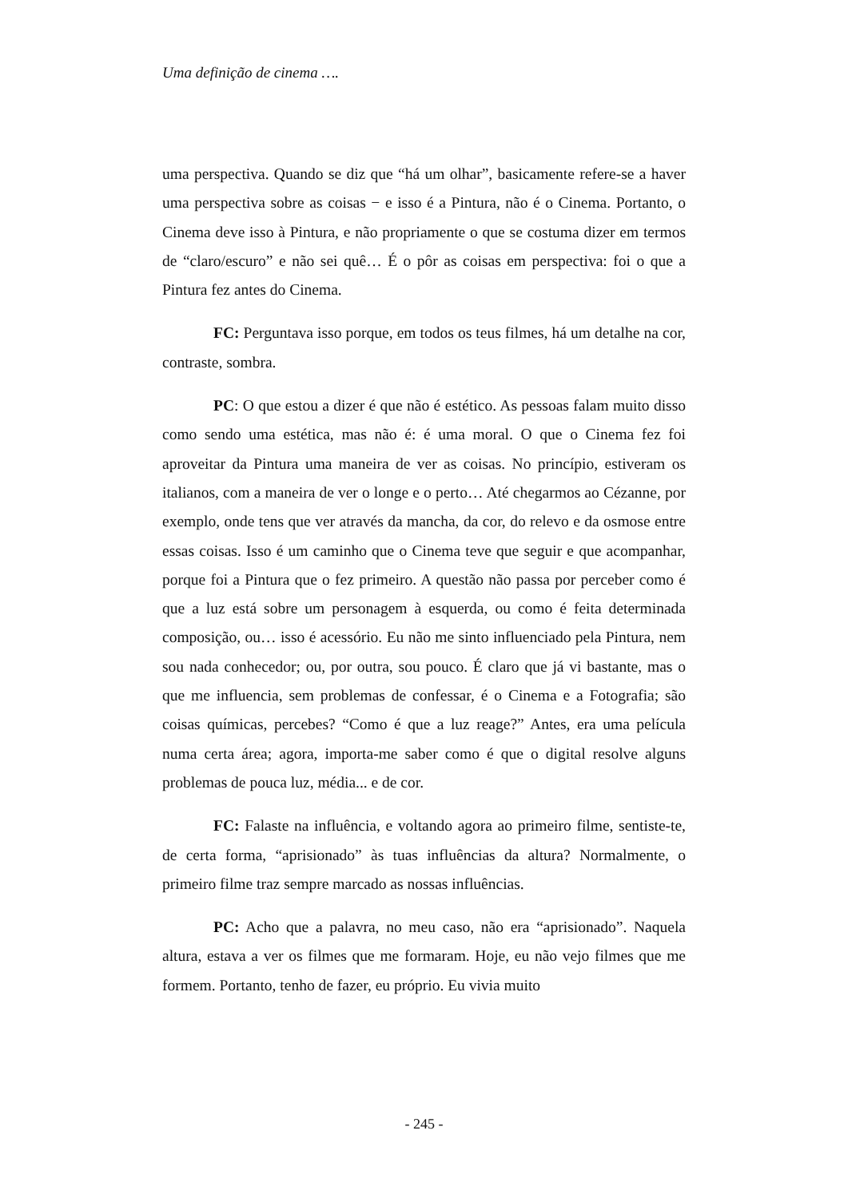Uma definição de cinema ….
uma perspectiva. Quando se diz que “há um olhar”, basicamente refere-se a haver uma perspectiva sobre as coisas − e isso é a Pintura, não é o Cinema. Portanto, o Cinema deve isso à Pintura, e não propriamente o que se costuma dizer em termos de “claro/escuro” e não sei quê… É o pôr as coisas em perspectiva: foi o que a Pintura fez antes do Cinema.
FC: Perguntava isso porque, em todos os teus filmes, há um detalhe na cor, contraste, sombra.
PC: O que estou a dizer é que não é estético. As pessoas falam muito disso como sendo uma estética, mas não é: é uma moral. O que o Cinema fez foi aproveitar da Pintura uma maneira de ver as coisas. No princípio, estiveram os italianos, com a maneira de ver o longe e o perto… Até chegarmos ao Cézanne, por exemplo, onde tens que ver através da mancha, da cor, do relevo e da osmose entre essas coisas. Isso é um caminho que o Cinema teve que seguir e que acompanhar, porque foi a Pintura que o fez primeiro. A questão não passa por perceber como é que a luz está sobre um personagem à esquerda, ou como é feita determinada composição, ou… isso é acessório. Eu não me sinto influenciado pela Pintura, nem sou nada conhecedor; ou, por outra, sou pouco. É claro que já vi bastante, mas o que me influencia, sem problemas de confessar, é o Cinema e a Fotografia; são coisas químicas, percebes? “Como é que a luz reage?” Antes, era uma película numa certa área; agora, importa-me saber como é que o digital resolve alguns problemas de pouca luz, média... e de cor.
FC: Falaste na influência, e voltando agora ao primeiro filme, sentiste-te, de certa forma, “aprisionado” às tuas influências da altura? Normalmente, o primeiro filme traz sempre marcado as nossas influências.
PC: Acho que a palavra, no meu caso, não era “aprisionado”. Naquela altura, estava a ver os filmes que me formaram. Hoje, eu não vejo filmes que me formem. Portanto, tenho de fazer, eu próprio. Eu vivia muito
- 245 -